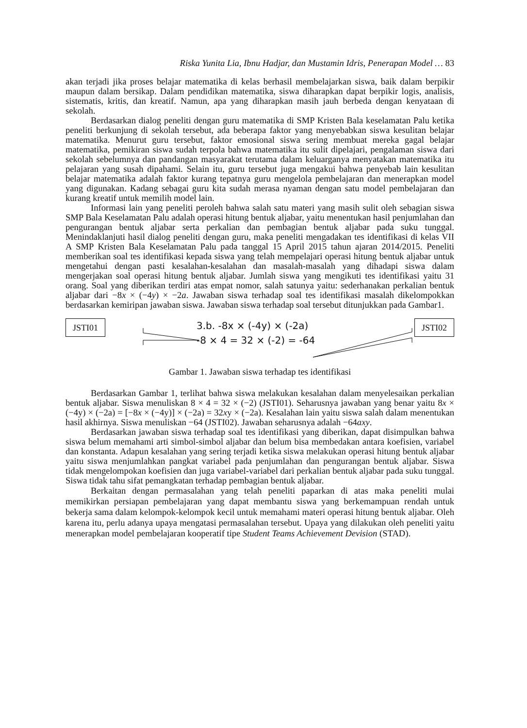Riska Yunita Lia, Ibnu Hadjar, dan Mustamin Idris, Penerapan Model … 83
akan terjadi jika proses belajar matematika di kelas berhasil membelajarkan siswa, baik dalam berpikir maupun dalam bersikap. Dalam pendidikan matematika, siswa diharapkan dapat berpikir logis, analisis, sistematis, kritis, dan kreatif. Namun, apa yang diharapkan masih jauh berbeda dengan kenyataan di sekolah.
Berdasarkan dialog peneliti dengan guru matematika di SMP Kristen Bala keselamatan Palu ketika peneliti berkunjung di sekolah tersebut, ada beberapa faktor yang menyebabkan siswa kesulitan belajar matematika. Menurut guru tersebut, faktor emosional siswa sering membuat mereka gagal belajar matematika, pemikiran siswa sudah terpola bahwa matematika itu sulit dipelajari, pengalaman siswa dari sekolah sebelumnya dan pandangan masyarakat terutama dalam keluarganya menyatakan matematika itu pelajaran yang susah dipahami. Selain itu, guru tersebut juga mengakui bahwa penyebab lain kesulitan belajar matematika adalah faktor kurang tepatnya guru mengelola pembelajaran dan menerapkan model yang digunakan. Kadang sebagai guru kita sudah merasa nyaman dengan satu model pembelajaran dan kurang kreatif untuk memilih model lain.
Informasi lain yang peneliti peroleh bahwa salah satu materi yang masih sulit oleh sebagian siswa SMP Bala Keselamatan Palu adalah operasi hitung bentuk aljabar, yaitu menentukan hasil penjumlahan dan pengurangan bentuk aljabar serta perkalian dan pembagian bentuk aljabar pada suku tunggal. Menindaklanjuti hasil dialog peneliti dengan guru, maka peneliti mengadakan tes identifikasi di kelas VII A SMP Kristen Bala Keselamatan Palu pada tanggal 15 April 2015 tahun ajaran 2014/2015. Peneliti memberikan soal tes identifikasi kepada siswa yang telah mempelajari operasi hitung bentuk aljabar untuk mengetahui dengan pasti kesalahan-kesalahan dan masalah-masalah yang dihadapi siswa dalam mengerjakan soal operasi hitung bentuk aljabar. Jumlah siswa yang mengikuti tes identifikasi yaitu 31 orang. Soal yang diberikan terdiri atas empat nomor, salah satunya yaitu: sederhanakan perkalian bentuk aljabar dari −8x × (−4y) × −2a. Jawaban siswa terhadap soal tes identifikasi masalah dikelompokkan berdasarkan kemiripan jawaban siswa. Jawaban siswa terhadap soal tersebut ditunjukkan pada Gambar1.
JSTI01
3.b. -8x × (-4y) × (-2a)
-8 × 4 = 32 × (-2) = -64
JSTI02
Gambar 1. Jawaban siswa terhadap tes identifikasi
Berdasarkan Gambar 1, terlihat bahwa siswa melakukan kesalahan dalam menyelesaikan perkalian bentuk aljabar. Siswa menuliskan 8 × 4 = 32 × (−2) (JSTI01). Seharusnya jawaban yang benar yaitu 8x × (−4y) × (−2a) = [−8x × (−4y)] × (−2a) = 32xy × (−2a). Kesalahan lain yaitu siswa salah dalam menentukan hasil akhirnya. Siswa menuliskan −64 (JSTI02). Jawaban seharusnya adalah −64axy.
Berdasarkan jawaban siswa terhadap soal tes identifikasi yang diberikan, dapat disimpulkan bahwa siswa belum memahami arti simbol-simbol aljabar dan belum bisa membedakan antara koefisien, variabel dan konstanta. Adapun kesalahan yang sering terjadi ketika siswa melakukan operasi hitung bentuk aljabar yaitu siswa menjumlahkan pangkat variabel pada penjumlahan dan pengurangan bentuk aljabar. Siswa tidak mengelompokan koefisien dan juga variabel-variabel dari perkalian bentuk aljabar pada suku tunggal. Siswa tidak tahu sifat pemangkatan terhadap pembagian bentuk aljabar.
Berkaitan dengan permasalahan yang telah peneliti paparkan di atas maka peneliti mulai memikirkan persiapan pembelajaran yang dapat membantu siswa yang berkemampuan rendah untuk bekerja sama dalam kelompok-kelompok kecil untuk memahami materi operasi hitung bentuk aljabar. Oleh karena itu, perlu adanya upaya mengatasi permasalahan tersebut. Upaya yang dilakukan oleh peneliti yaitu menerapkan model pembelajaran kooperatif tipe Student Teams Achievement Devision (STAD).